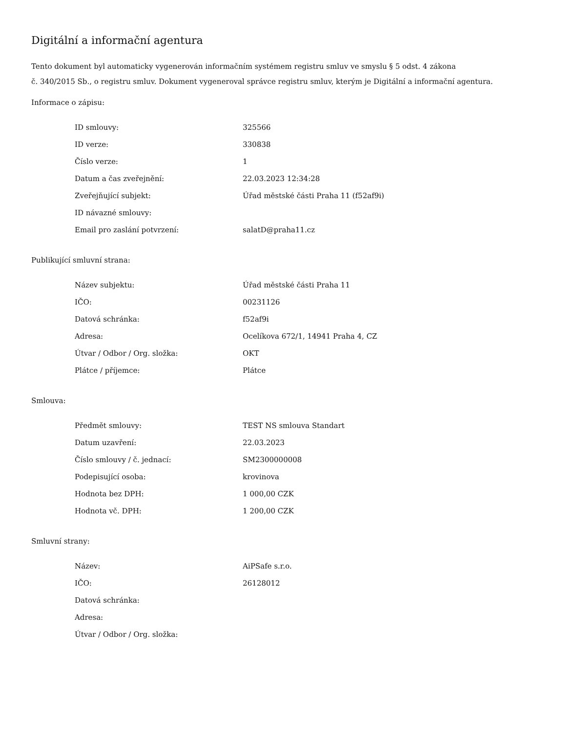Digitální a informační agentura
Tento dokument byl automaticky vygenerován informačním systémem registru smluv ve smyslu § 5 odst. 4 zákona
č. 340/2015 Sb., o registru smluv. Dokument vygeneroval správce registru smluv, kterým je Digitální a informační agentura.
Informace o zápisu:
| ID smlouvy: | 325566 |
| ID verze: | 330838 |
| Číslo verze: | 1 |
| Datum a čas zveřejnění: | 22.03.2023 12:34:28 |
| Zveřejňující subjekt: | Úřad městské části Praha 11 (f52af9i) |
| ID návazné smlouvy: | |
| Email pro zaslání potvrzení: | salatD@praha11.cz |
Publikující smluvní strana:
| Název subjektu: | Úřad městské části Praha 11 |
| IČO: | 00231126 |
| Datová schránka: | f52af9i |
| Adresa: | Ocelíkova 672/1, 14941 Praha 4, CZ |
| Útvar / Odbor / Org. složka: | OKT |
| Plátce / příjemce: | Plátce |
Smlouva:
| Předmět smlouvy: | TEST NS smlouva Standart |
| Datum uzavření: | 22.03.2023 |
| Číslo smlouvy / č. jednací: | SM2300000008 |
| Podepisující osoba: | krovinova |
| Hodnota bez DPH: | 1 000,00 CZK |
| Hodnota vč. DPH: | 1 200,00 CZK |
Smluvní strany:
| Název: | AiPSafe s.r.o. |
| IČO: | 26128012 |
| Datová schránka: | |
| Adresa: | |
| Útvar / Odbor / Org. složka: | |